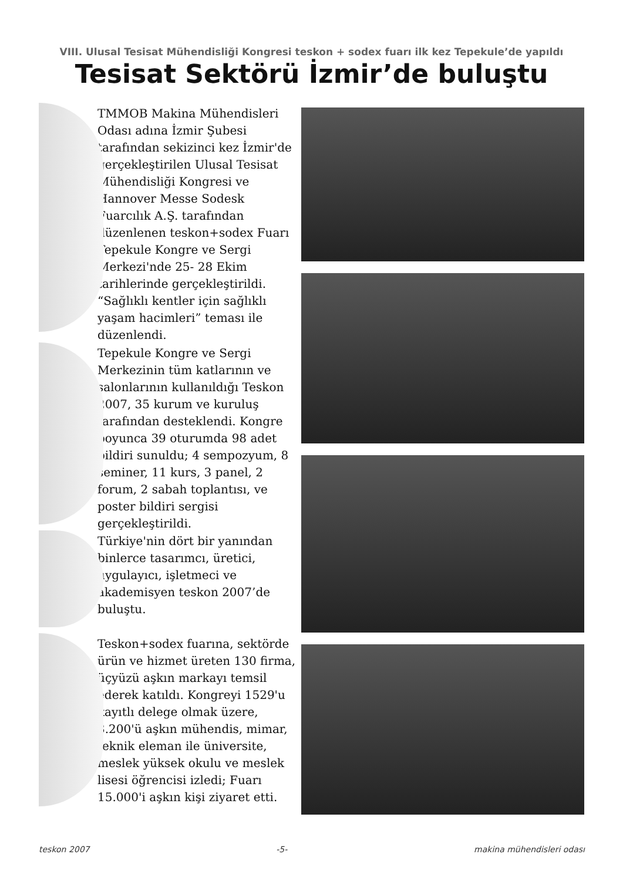VIII. Ulusal Tesisat Mühendisliği Kongresi teskon + sodex fuarı ilk kez Tepekule’de yapıldı
Tesisat Sektörü İzmir’de buluştu
TMMOB Makina Mühendisleri Odası adına İzmir Şubesi tarafından sekizinci kez İzmir'de gerçekleştirilen Ulusal Tesisat Mühendisliği Kongresi ve Hannover Messe Sodesk Fuarcılık A.Ş. tarafından düzenlenen teskon+sodex Fuarı Tepekule Kongre ve Sergi Merkezi'nde 25- 28 Ekim tarihlerinde gerçekleştirildi. “Sağlıklı kentler için sağlıklı yaşam hacimleri” teması ile düzenlendi.
Tepekule Kongre ve Sergi Merkezinin tüm katlarının ve salonlarının kullanıldığı Teskon 2007, 35 kurum ve kuruluş tarafından desteklendi. Kongre boyunca 39 oturumda 98 adet bildiri sunuldu; 4 sempozyum, 8 seminer, 11 kurs, 3 panel, 2 forum, 2 sabah toplantısı, ve poster bildiri sergisi gerçekleştirildi.
Türkiye'nin dört bir yanından binlerce tasarımcı, üretici, uygulayıcı, işletmeci ve akademisyen teskon 2007’de buluştu.
Teskon+sodex fuarına, sektörde ürün ve hizmet üreten 130 firma, üçyüzü aşkın markayı temsil ederek katıldı. Kongreyi 1529'u kayıtlı delege olmak üzere, 3.200'ü aşkın mühendis, mimar, teknik eleman ile üniversite, meslek yüksek okulu ve meslek lisesi öğrencisi izledi; Fuarı 15.000'i aşkın kişi ziyaret etti.
teskon 2007 -5- makina mühendisleri odası